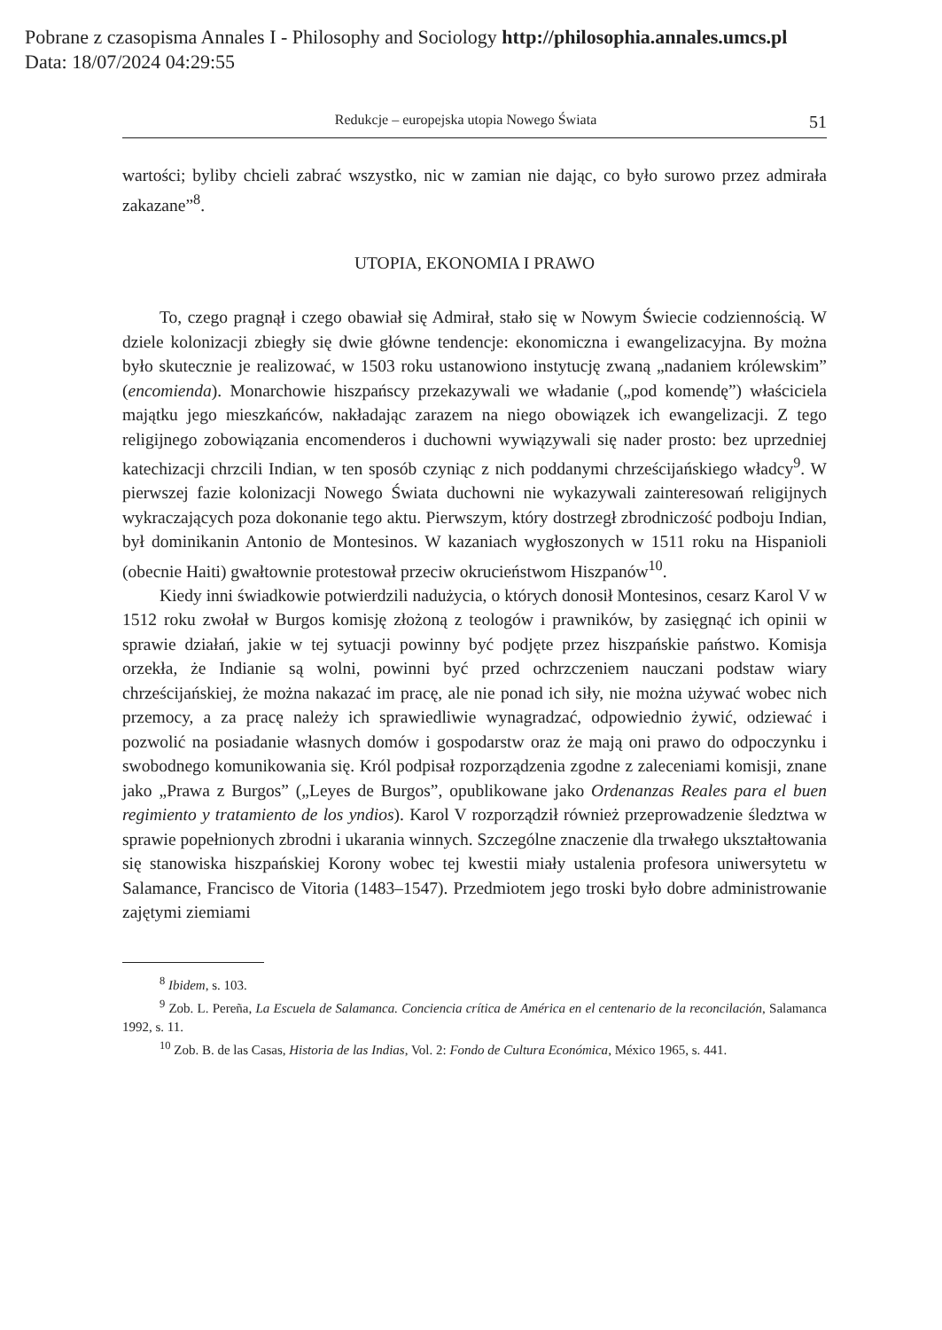Pobrane z czasopisma Annales I - Philosophy and Sociology http://philosophia.annales.umcs.pl
Data: 18/07/2024 04:29:55
Redukcje – europejska utopia Nowego Świata 51
wartości; byliby chcieli zabrać wszystko, nic w zamian nie dając, co było surowo przez admirała zakazane”<sup>8</sup>.
UTOPIA, EKONOMIA I PRAWO
To, czego pragnął i czego obawiał się Admirał, stało się w Nowym Świecie codziennością. W dziele kolonizacji zbiegły się dwie główne tendencje: ekonomiczna i ewangelizacyjna. By można było skutecznie je realizować, w 1503 roku ustanowiono instytucję zwaną „nadaniem królewskim” (encomienda). Monarchowie hiszpańscy przekazywali we władanie („pod komendę”) właściciela majątku jego mieszkańców, nakładając zarazem na niego obowiązek ich ewangelizacji. Z tego religijnego zobowiązania encomenderos i duchowni wywiązywali się nader prosto: bez uprzedniej katechizacji chrzcili Indian, w ten sposób czyniąc z nich poddanymi chrześcijańskiego władcy<sup>9</sup>. W pierwszej fazie kolonizacji Nowego Świata duchowni nie wykazywali zainteresowań religijnych wykraczających poza dokonanie tego aktu. Pierwszym, który dostrzegł zbrodniczość podboju Indian, był dominikanin Antonio de Montesinos. W kazaniach wygłoszonych w 1511 roku na Hispanioli (obecnie Haiti) gwałtownie protestował przeciw okrucieństwom Hiszpanów<sup>10</sup>.
Kiedy inni świadkowie potwierdzili nadużycia, o których donosił Montesinos, cesarz Karol V w 1512 roku zwołał w Burgos komisję złożoną z teologów i prawników, by zasięgnąć ich opinii w sprawie działań, jakie w tej sytuacji powinny być podjęte przez hiszpańskie państwo. Komisja orzekła, że Indianie są wolni, powinni być przed ochrzczeniem nauczani podstaw wiary chrześcijańskiej, że można nakazać im pracę, ale nie ponad ich siły, nie można używać wobec nich przemocy, a za pracę należy ich sprawiedliwie wynagradzać, odpowiednio żywić, odziewać i pozwolić na posiadanie własnych domów i gospodarstw oraz że mają oni prawo do odpoczynku i swobodnego komunikowania się. Król podpisał rozporządzenia zgodne z zaleceniami komisji, znane jako „Prawa z Burgos” („Leyes de Burgos”, opublikowane jako Ordenanzas Reales para el buen regimiento y tratamiento de los yndios). Karol V rozporządził również przeprowadzenie śledztwa w sprawie popełnionych zbrodni i ukarania winnych. Szczególne znaczenie dla trwałego ukształtowania się stanowiska hiszpańskiej Korony wobec tej kwestii miały ustalenia profesora uniwersytetu w Salamance, Francisco de Vitoria (1483–1547). Przedmiotem jego troski było dobre administrowanie zajętymi ziemiami
<sup>8</sup> Ibidem, s. 103.
<sup>9</sup> Zob. L. Pereña, La Escuela de Salamanca. Conciencia crítica de América en el centenario de la reconcilación, Salamanca 1992, s. 11.
<sup>10</sup> Zob. B. de las Casas, Historia de las Indias, Vol. 2: Fondo de Cultura Económica, México 1965, s. 441.